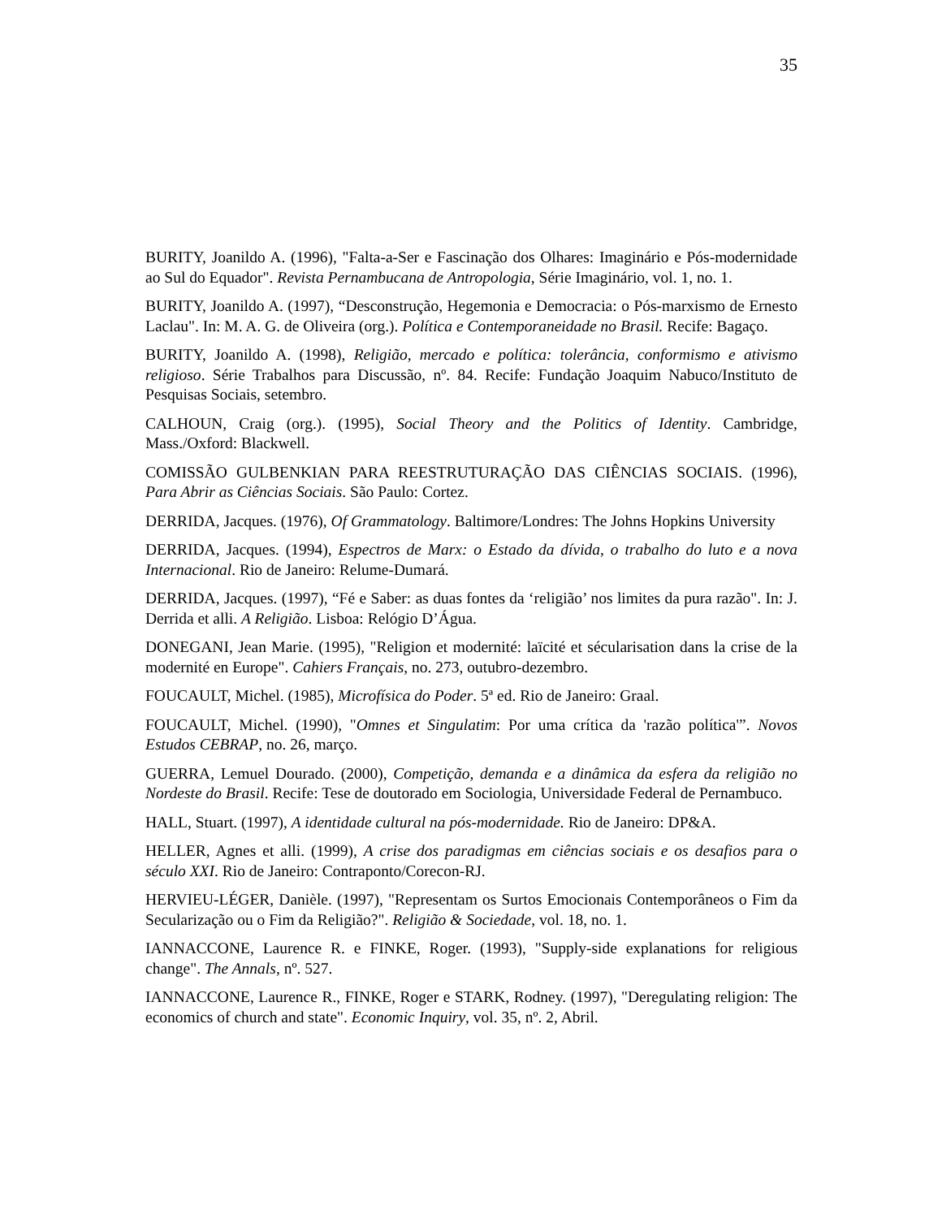35
BURITY, Joanildo A. (1996), "Falta-a-Ser e Fascinação dos Olhares: Imaginário e Pós-modernidade ao Sul do Equador". Revista Pernambucana de Antropologia, Série Imaginário, vol. 1, no. 1.
BURITY, Joanildo A. (1997), “Desconstrução, Hegemonia e Democracia: o Pós-marxismo de Ernesto Laclau". In: M. A. G. de Oliveira (org.). Política e Contemporaneidade no Brasil. Recife: Bagaço.
BURITY, Joanildo A. (1998), Religião, mercado e política: tolerância, conformismo e ativismo religioso. Série Trabalhos para Discussão, nº. 84. Recife: Fundação Joaquim Nabuco/Instituto de Pesquisas Sociais, setembro.
CALHOUN, Craig (org.). (1995), Social Theory and the Politics of Identity. Cambridge, Mass./Oxford: Blackwell.
COMISSÃO GULBENKIAN PARA REESTRUTURAÇÃO DAS CIÊNCIAS SOCIAIS. (1996), Para Abrir as Ciências Sociais. São Paulo: Cortez.
DERRIDA, Jacques. (1976), Of Grammatology. Baltimore/Londres: The Johns Hopkins University
DERRIDA, Jacques. (1994), Espectros de Marx: o Estado da dívida, o trabalho do luto e a nova Internacional. Rio de Janeiro: Relume-Dumará.
DERRIDA, Jacques. (1997), “Fé e Saber: as duas fontes da ‘religião’ nos limites da pura razão". In: J. Derrida et alli. A Religião. Lisboa: Relógio D’Água.
DONEGANI, Jean Marie. (1995), "Religion et modernité: laïcité et sécularisation dans la crise de la modernité en Europe". Cahiers Français, no. 273, outubro-dezembro.
FOUCAULT, Michel. (1985), Microfísica do Poder. 5ª ed. Rio de Janeiro: Graal.
FOUCAULT, Michel. (1990), "Omnes et Singulatim: Por uma crítica da 'razão política'”. Novos Estudos CEBRAP, no. 26, março.
GUERRA, Lemuel Dourado. (2000), Competição, demanda e a dinâmica da esfera da religião no Nordeste do Brasil. Recife: Tese de doutorado em Sociologia, Universidade Federal de Pernambuco.
HALL, Stuart. (1997), A identidade cultural na pós-modernidade. Rio de Janeiro: DP&A.
HELLER, Agnes et alli. (1999), A crise dos paradigmas em ciências sociais e os desafios para o século XXI. Rio de Janeiro: Contraponto/Corecon-RJ.
HERVIEU-LÉGER, Danièle. (1997), "Representam os Surtos Emocionais Contemporâneos o Fim da Secularização ou o Fim da Religião?". Religião & Sociedade, vol. 18, no. 1.
IANNACCONE, Laurence R. e FINKE, Roger. (1993), "Supply-side explanations for religious change". The Annals, nº. 527.
IANNACCONE, Laurence R., FINKE, Roger e STARK, Rodney. (1997), "Deregulating religion: The economics of church and state". Economic Inquiry, vol. 35, nº. 2, Abril.